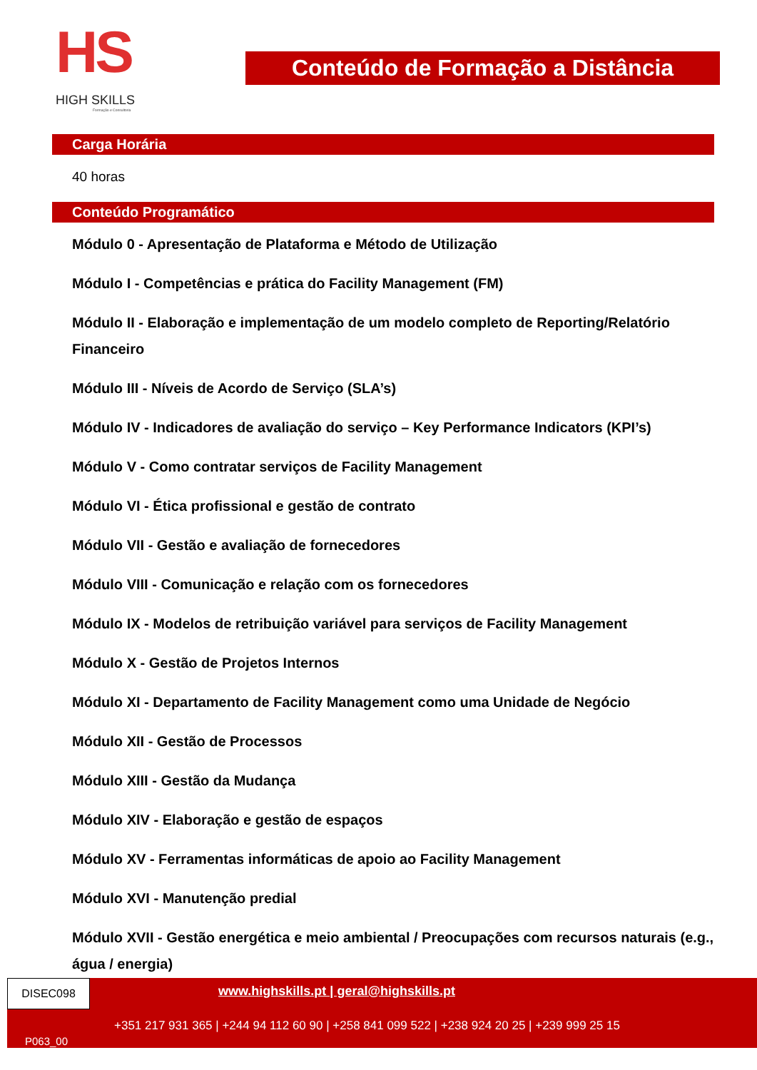HS
HIGH SKILLS
Formação e Consultoria
Conteúdo de Formação a Distância
Carga Horária
40 horas
Conteúdo Programático
Módulo 0 - Apresentação de Plataforma e Método de Utilização
Módulo I - Competências e prática do Facility Management (FM)
Módulo II - Elaboração e implementação de um modelo completo de Reporting/Relatório Financeiro
Módulo III - Níveis de Acordo de Serviço (SLA’s)
Módulo IV - Indicadores de avaliação do serviço – Key Performance Indicators (KPI’s)
Módulo V - Como contratar serviços de Facility Management
Módulo VI - Ética profissional e gestão de contrato
Módulo VII - Gestão e avaliação de fornecedores
Módulo VIII - Comunicação e relação com os fornecedores
Módulo IX - Modelos de retribuição variável para serviços de Facility Management
Módulo X - Gestão de Projetos Internos
Módulo XI - Departamento de Facility Management como uma Unidade de Negócio
Módulo XII - Gestão de Processos
Módulo XIII - Gestão da Mudança
Módulo XIV - Elaboração e gestão de espaços
Módulo XV - Ferramentas informáticas de apoio ao Facility Management
Módulo XVI - Manutenção predial
Módulo XVII - Gestão energética e meio ambiental / Preocupações com recursos naturais (e.g., água / energia)
DISEC098
www.highskills.pt | geral@highskills.pt
+351 217 931 365 | +244 94 112 60 90 | +258 841 099 522 | +238 924 20 25 | +239 999 25 15
P063_00